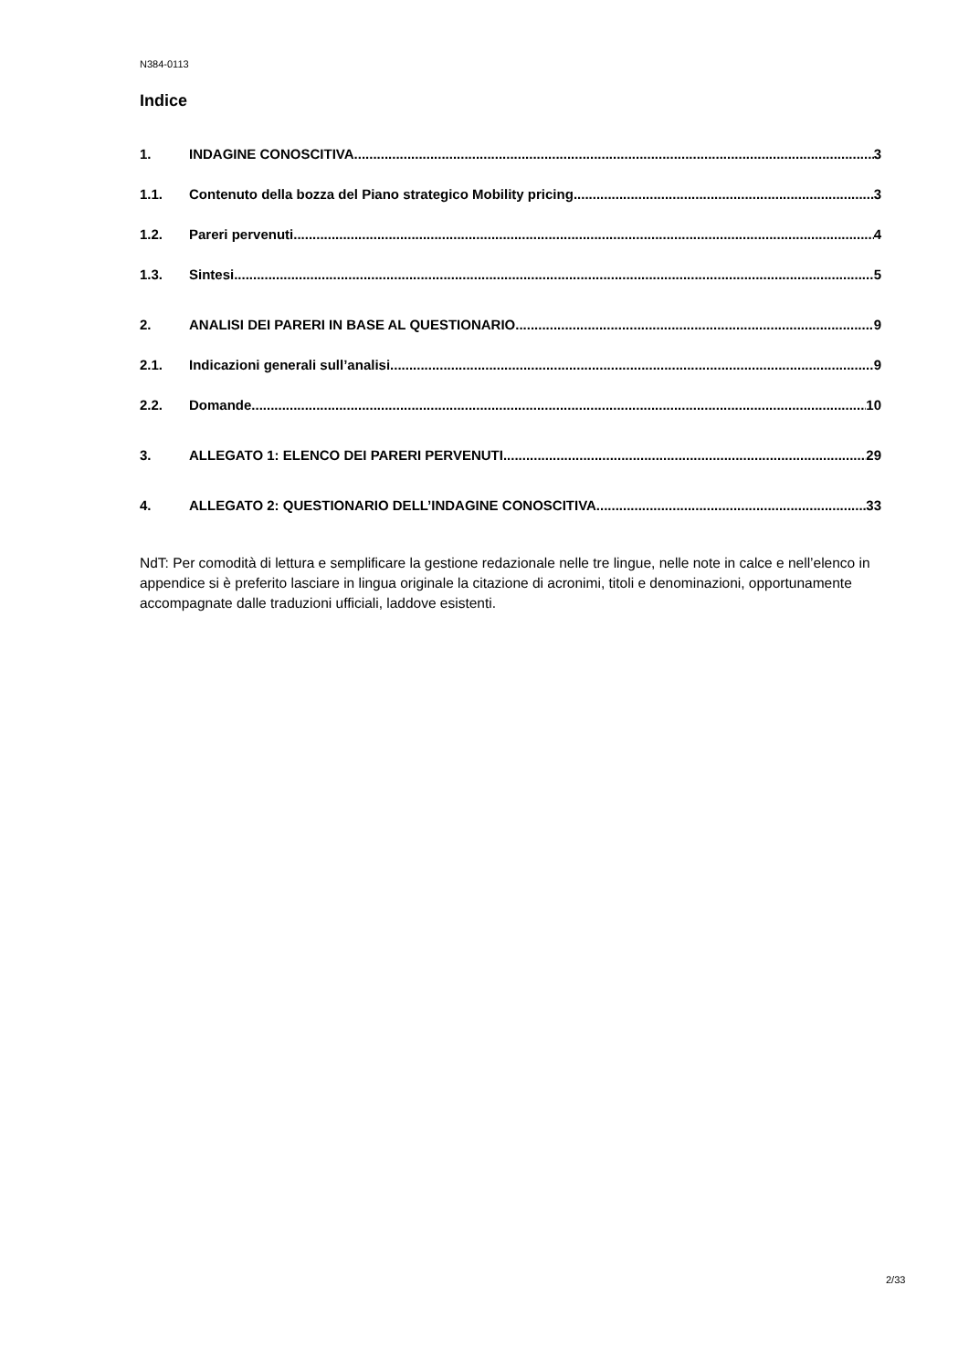N384-0113
Indice
1. INDAGINE CONOSCITIVA 3
1.1. Contenuto della bozza del Piano strategico Mobility pricing 3
1.2. Pareri pervenuti 4
1.3. Sintesi 5
2. ANALISI DEI PARERI IN BASE AL QUESTIONARIO 9
2.1. Indicazioni generali sull’analisi 9
2.2. Domande 10
3. ALLEGATO 1: ELENCO DEI PARERI PERVENUTI 29
4. ALLEGATO 2: QUESTIONARIO DELL’INDAGINE CONOSCITIVA 33
NdT: Per comodità di lettura e semplificare la gestione redazionale nelle tre lingue, nelle note in calce e nell’elenco in appendice si è preferito lasciare in lingua originale la citazione di acronimi, titoli e denominazioni, opportunamente accompagnate dalle traduzioni ufficiali, laddove esistenti.
2/33